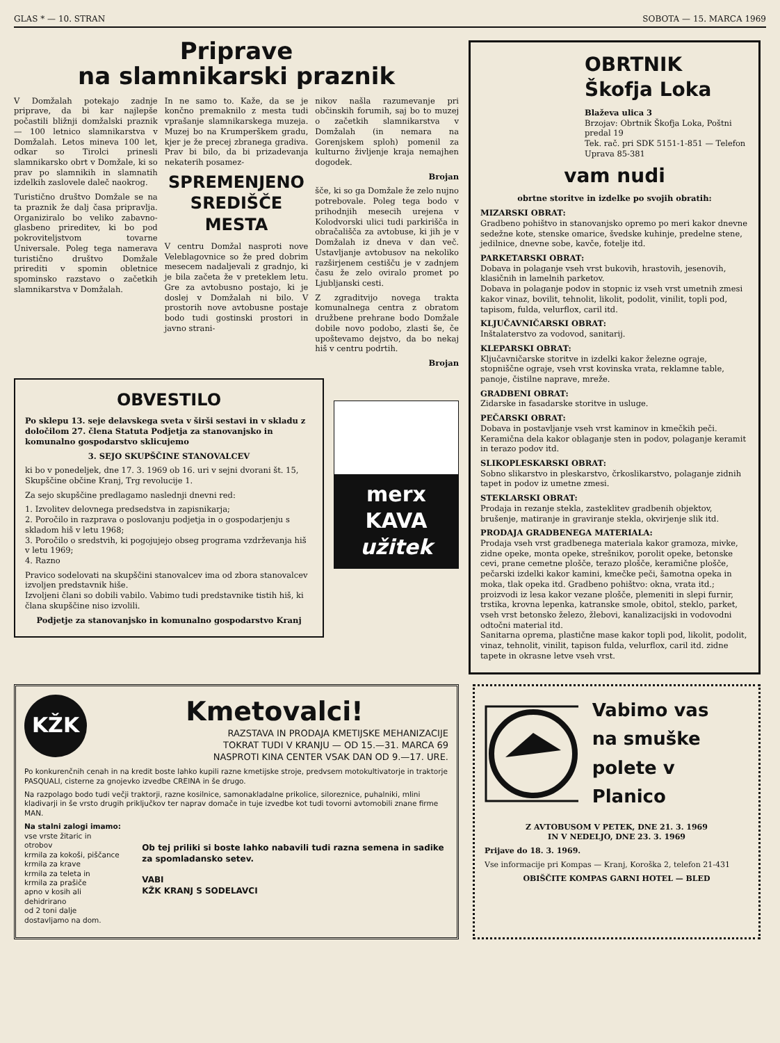GLAS * — 10. STRAN SOBOTA — 15. MARCA 1969
Priprave
na slamnikarski praznik
V Domžalah potekajo zadnje priprave, da bi kar najlepše počastili bližnji domžalski praznik — 100 letnico slamnikarstva v Domžalah. Letos mineva 100 let, odkar so Tirolci prinesli slamnikarsko obrt v Domžale, ki so prav po slamnikih in slamnatih izdelkih zaslovele daleč naokrog.
Turistično društvo Domžale se na ta praznik že dalj časa pripravlja. Organiziralo bo veliko zabavno-glasbeno prireditev, ki bo pod pokroviteljstvom tovarne Universale. Poleg tega namerava turistično društvo Domžale prirediti v spomin obletnice spominsko razstavo o začetkih slamnikarstva v Domžalah.
In ne samo to. Kaže, da se je končno premaknilo z mesta tudi vprašanje slamnikarskega muzeja. Muzej bo na Krumperškem gradu, kjer je že precej zbranega gradiva. Prav bi bilo, da bi prizadevanja nekaterih posamez-
SPREMENJENO SREDIŠČE MESTA
V centru Domžal nasproti nove Veleblagovnice so že pred dobrim mesecem nadaljevali z gradnjo, ki je bila začeta že v preteklem letu. Gre za avtobusno postajo, ki je doslej v Domžalah ni bilo. V prostorih nove avtobusne postaje bodo tudi gostinski prostori in javno strani-
nikov našla razumevanje pri občinskih forumih, saj bo to muzej o začetkih slamnikarstva v Domžalah (in nemara na Gorenjskem sploh) pomenil za kulturno življenje kraja nemajhen dogodek.
Brojan
šče, ki so ga Domžale že zelo nujno potrebovale. Poleg tega bodo v prihodnjih mesecih urejena v Kolodvorski ulici tudi parkirišča in obračališča za avtobuse, ki jih je v Domžalah iz dneva v dan več. Ustavljanje avtobusov na nekoliko razširjenem cestišču je v zadnjem času že zelo oviralo promet po Ljubljanski cesti.
Z zgraditvijo novega trakta komunalnega centra z obratom družbene prehrane bodo Domžale dobile novo podobo, zlasti še, če upoštevamo dejstvo, da bo nekaj hiš v centru podrtih.
Brojan
OBVESTILO
Po sklepu 13. seje delavskega sveta v širši sestavi in v skladu z določilom 27. člena Statuta Podjetja za stanovanjsko in komunalno gospodarstvo sklicujemo
3. SEJO SKUPŠČINE STANOVALCEV
ki bo v ponedeljek, dne 17. 3. 1969 ob 16. uri v sejni dvorani št. 15, Skupščine občine Kranj, Trg revolucije 1.
Za sejo skupščine predlagamo naslednji dnevni red:
1. Izvolitev delovnega predsedstva in zapisnikarja;
2. Poročilo in razprava o poslovanju podjetja in o gospodarjenju s skladom hiš v letu 1968;
3. Poročilo o sredstvih, ki pogojujejo obseg programa vzdrževanja hiš v letu 1969;
4. Razno
Pravico sodelovati na skupščini stanovalcev ima od zbora stanovalcev izvoljen predstavnik hiše.
Izvoljeni člani so dobili vabilo. Vabimo tudi predstavnike tistih hiš, ki člana skupščine niso izvolili.
Podjetje za stanovanjsko in komunalno gospodarstvo Kranj
merx
KAVA
užitek
OBRTNIK
Škofja Loka
Blaževa ulica 3
Brzojav: Obrtnik Škofja Loka, Poštni predal 19
Tek. rač. pri SDK 5151-1-851 — Telefon Uprava 85-381
vam nudi
obrtne storitve in izdelke po svojih obratih:
MIZARSKI OBRAT:
Gradbeno pohištvo in stanovanjsko opremo po meri kakor dnevne sedežne kote, stenske omarice, švedske kuhinje, predelne stene, jedilnice, dnevne sobe, kavče, fotelje itd.
PARKETARSKI OBRAT:
Dobava in polaganje vseh vrst bukovih, hrastovih, jesenovih, klasičnih in lamelnih parketov.
Dobava in polaganje podov in stopnic iz vseh vrst umetnih zmesi kakor vinaz, bovilit, tehnolit, likolit, podolit, vinilit, topli pod, tapisom, fulda, velurflox, caril itd.
KLJUČAVNIČARSKI OBRAT:
Inštalaterstvo za vodovod, sanitarij.
KLEPARSKI OBRAT:
Ključavničarske storitve in izdelki kakor železne ograje, stopniščne ograje, vseh vrst kovinska vrata, reklamne table, panoje, čistilne naprave, mreže.
GRADBENI OBRAT:
Zidarske in fasadarske storitve in usluge.
PEČARSKI OBRAT:
Dobava in postavljanje vseh vrst kaminov in kmečkih peči. Keramična dela kakor oblaganje sten in podov, polaganje keramit in terazo podov itd.
SLIKOPLESKARSKI OBRAT:
Sobno slikarstvo in pleskarstvo, črkoslikarstvo, polaganje zidnih tapet in podov iz umetne zmesi.
STEKLARSKI OBRAT:
Prodaja in rezanje stekla, zasteklitev gradbenih objektov, brušenje, matiranje in graviranje stekla, okvirjenje slik itd.
PRODAJA GRADBENEGA MATERIALA:
Prodaja vseh vrst gradbenega materiala kakor gramoza, mivke, zidne opeke, monta opeke, strešnikov, porolit opeke, betonske cevi, prane cemetne plošče, terazo plošče, keramične plošče, pečarski izdelki kakor kamini, kmečke peči, šamotna opeka in moka, tlak opeka itd. Gradbeno pohištvo: okna, vrata itd.; proizvodi iz lesa kakor vezane plošče, plemeniti in slepi furnir, trstika, krovna lepenka, katranske smole, obitol, steklo, parket, vseh vrst betonsko železo, žlebovi, kanalizacijski in vodovodni odtočni material itd.
Sanitarna oprema, plastične mase kakor topli pod, likolit, podolit, vinaz, tehnolit, vinilit, tapison fulda, velurflox, caril itd. zidne tapete in okrasne letve vseh vrst.
KŽK
Kmetovalci!
RAZSTAVA IN PRODAJA KMETIJSKE MEHANIZACIJE
TOKRAT TUDI V KRANJU — OD 15.—31. MARCA 69
NASPROTI KINA CENTER VSAK DAN OD 9.—17. URE.
Po konkurenčnih cenah in na kredit boste lahko kupili razne kmetijske stroje, predvsem motokultivatorje in traktorje PASQUALI, cisterne za gnojevko izvedbe CREINA in še drugo.
Na razpolago bodo tudi večji traktorji, razne kosilnice, samonakladalne prikolice, siloreznice, puhalniki, mlini kladivarji in še vrsto drugih priključkov ter naprav domače in tuje izvedbe kot tudi tovorni avtomobili znane firme MAN.
Na stalni zalogi imamo:
vse vrste žitaric in otrobov
krmila za kokoši, piščance
krmila za krave
krmila za teleta in
krmila za prašiče
apno v kosih ali dehidrirano
od 2 toni dalje dostavljamo na dom.
Ob tej priliki si boste lahko nabavili tudi razna semena in sadike za spomladansko setev.
VABI
KŽK KRANJ S SODELAVCI
Vabimo vas
na smuške
polete v Planico
Z AVTOBUSOM V PETEK, DNE 21. 3. 1969
IN V NEDELJO, DNE 23. 3. 1969
Prijave do 18. 3. 1969.
Vse informacije pri Kompas — Kranj, Koroška 2, telefon 21-431
OBIŠČITE KOMPAS GARNI HOTEL — BLED